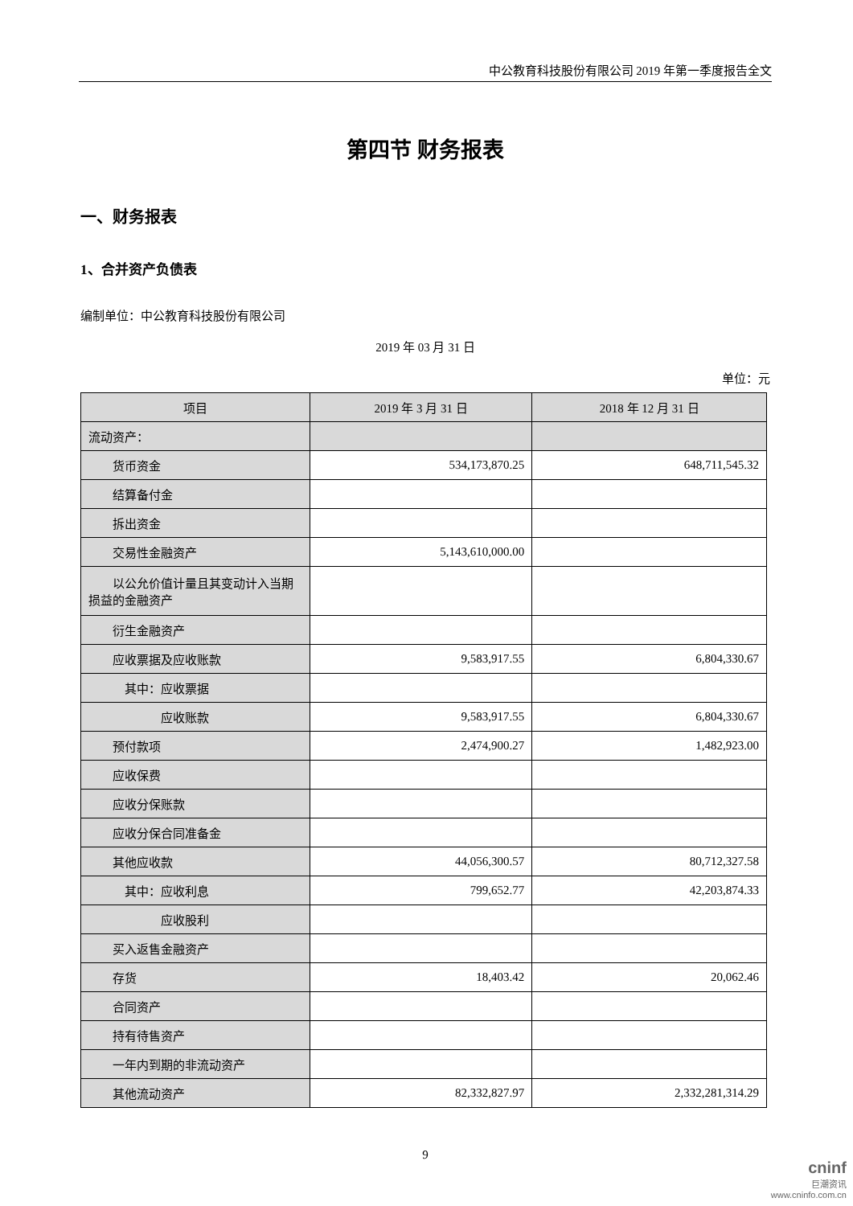中公教育科技股份有限公司 2019 年第一季度报告全文
第四节 财务报表
一、财务报表
1、合并资产负债表
编制单位：中公教育科技股份有限公司
2019 年 03 月 31 日
单位：元
| 项目 | 2019 年 3 月 31 日 | 2018 年 12 月 31 日 |
| --- | --- | --- |
| 流动资产： | | |
| 货币资金 | 534,173,870.25 | 648,711,545.32 |
| 结算备付金 | | |
| 拆出资金 | | |
| 交易性金融资产 | 5,143,610,000.00 | |
| 以公允价值计量且其变动计入当期损益的金融资产 | | |
| 衍生金融资产 | | |
| 应收票据及应收账款 | 9,583,917.55 | 6,804,330.67 |
| 其中：应收票据 | | |
| 应收账款 | 9,583,917.55 | 6,804,330.67 |
| 预付款项 | 2,474,900.27 | 1,482,923.00 |
| 应收保费 | | |
| 应收分保账款 | | |
| 应收分保合同准备金 | | |
| 其他应收款 | 44,056,300.57 | 80,712,327.58 |
| 其中：应收利息 | 799,652.77 | 42,203,874.33 |
| 应收股利 | | |
| 买入返售金融资产 | | |
| 存货 | 18,403.42 | 20,062.46 |
| 合同资产 | | |
| 持有待售资产 | | |
| 一年内到期的非流动资产 | | |
| 其他流动资产 | 82,332,827.97 | 2,332,281,314.29 |
9
cninf
巨潮资讯
www.cninfo.com.cn